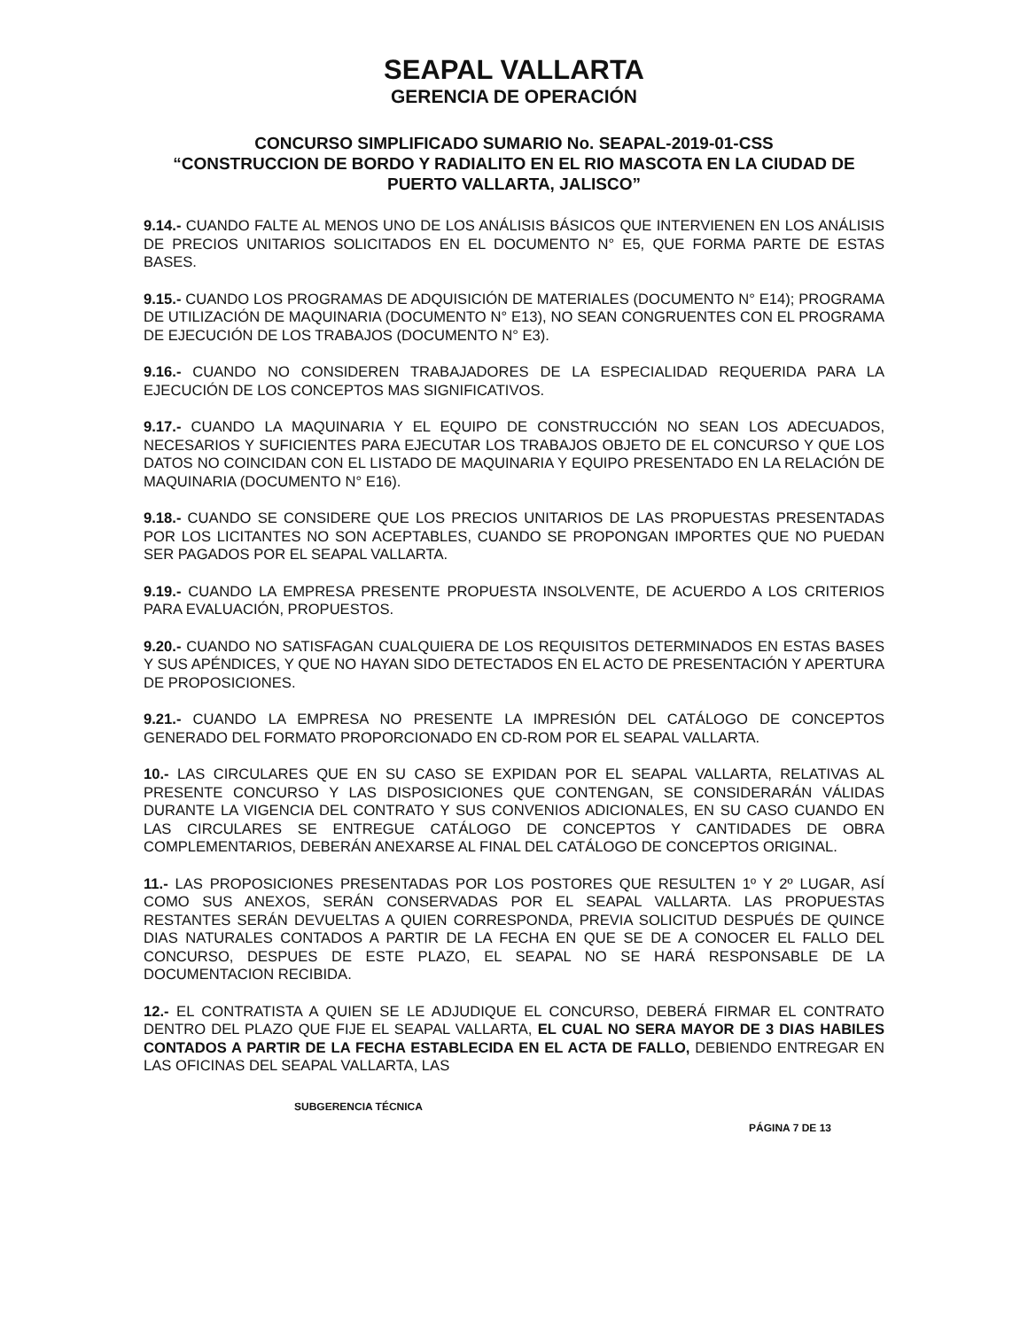SEAPAL VALLARTA
GERENCIA DE OPERACIÓN
CONCURSO SIMPLIFICADO SUMARIO No. SEAPAL-2019-01-CSS
“CONSTRUCCION DE BORDO Y RADIALITO EN EL RIO MASCOTA EN LA CIUDAD DE PUERTO VALLARTA, JALISCO”
9.14.- CUANDO FALTE AL MENOS UNO DE LOS ANÁLISIS BÁSICOS QUE INTERVIENEN EN LOS ANÁLISIS DE PRECIOS UNITARIOS SOLICITADOS EN EL DOCUMENTO N° E5, QUE FORMA PARTE DE ESTAS BASES.
9.15.- CUANDO LOS PROGRAMAS DE ADQUISICIÓN DE MATERIALES (DOCUMENTO N° E14); PROGRAMA DE UTILIZACIÓN DE MAQUINARIA (DOCUMENTO N° E13), NO SEAN CONGRUENTES CON EL PROGRAMA DE EJECUCIÓN DE LOS TRABAJOS (DOCUMENTO N° E3).
9.16.- CUANDO NO CONSIDEREN TRABAJADORES DE LA ESPECIALIDAD REQUERIDA PARA LA EJECUCIÓN DE LOS CONCEPTOS MAS SIGNIFICATIVOS.
9.17.- CUANDO LA MAQUINARIA Y EL EQUIPO DE CONSTRUCCIÓN NO SEAN LOS ADECUADOS, NECESARIOS Y SUFICIENTES PARA EJECUTAR LOS TRABAJOS OBJETO DE EL CONCURSO Y QUE LOS DATOS NO COINCIDAN CON EL LISTADO DE MAQUINARIA Y EQUIPO PRESENTADO EN LA RELACIÓN DE MAQUINARIA (DOCUMENTO N° E16).
9.18.- CUANDO SE CONSIDERE QUE LOS PRECIOS UNITARIOS DE LAS PROPUESTAS PRESENTADAS POR LOS LICITANTES NO SON ACEPTABLES, CUANDO SE PROPONGAN IMPORTES QUE NO PUEDAN SER PAGADOS POR EL SEAPAL VALLARTA.
9.19.- CUANDO LA EMPRESA PRESENTE PROPUESTA INSOLVENTE, DE ACUERDO A LOS CRITERIOS PARA EVALUACIÓN, PROPUESTOS.
9.20.- CUANDO NO SATISFAGAN CUALQUIERA DE LOS REQUISITOS DETERMINADOS EN ESTAS BASES Y SUS APÉNDICES, Y QUE NO HAYAN SIDO DETECTADOS EN EL ACTO DE PRESENTACIÓN Y APERTURA DE PROPOSICIONES.
9.21.- CUANDO LA EMPRESA NO PRESENTE LA IMPRESIÓN DEL CATÁLOGO DE CONCEPTOS GENERADO DEL FORMATO PROPORCIONADO EN CD-ROM POR EL SEAPAL VALLARTA.
10.- LAS CIRCULARES QUE EN SU CASO SE EXPIDAN POR EL SEAPAL VALLARTA, RELATIVAS AL PRESENTE CONCURSO Y LAS DISPOSICIONES QUE CONTENGAN, SE CONSIDERARÁN VÁLIDAS DURANTE LA VIGENCIA DEL CONTRATO Y SUS CONVENIOS ADICIONALES, EN SU CASO CUANDO EN LAS CIRCULARES SE ENTREGUE CATÁLOGO DE CONCEPTOS Y CANTIDADES DE OBRA COMPLEMENTARIOS, DEBERÁN ANEXARSE AL FINAL DEL CATÁLOGO DE CONCEPTOS ORIGINAL.
11.- LAS PROPOSICIONES PRESENTADAS POR LOS POSTORES QUE RESULTEN 1º Y 2º LUGAR, ASÍ COMO SUS ANEXOS, SERÁN CONSERVADAS POR EL SEAPAL VALLARTA. LAS PROPUESTAS RESTANTES SERÁN DEVUELTAS A QUIEN CORRESPONDA, PREVIA SOLICITUD DESPUÉS DE QUINCE DIAS NATURALES CONTADOS A PARTIR DE LA FECHA EN QUE SE DE A CONOCER EL FALLO DEL CONCURSO, DESPUES DE ESTE PLAZO, EL SEAPAL NO SE HARÁ RESPONSABLE DE LA DOCUMENTACION RECIBIDA.
12.- EL CONTRATISTA A QUIEN SE LE ADJUDIQUE EL CONCURSO, DEBERÁ FIRMAR EL CONTRATO DENTRO DEL PLAZO QUE FIJE EL SEAPAL VALLARTA, EL CUAL NO SERA MAYOR DE 3 DIAS HABILES CONTADOS A PARTIR DE LA FECHA ESTABLECIDA EN EL ACTA DE FALLO, DEBIENDO ENTREGAR EN LAS OFICINAS DEL SEAPAL VALLARTA, LAS
SUBGERENCIA TÉCNICA
PÁGINA 7 DE 13